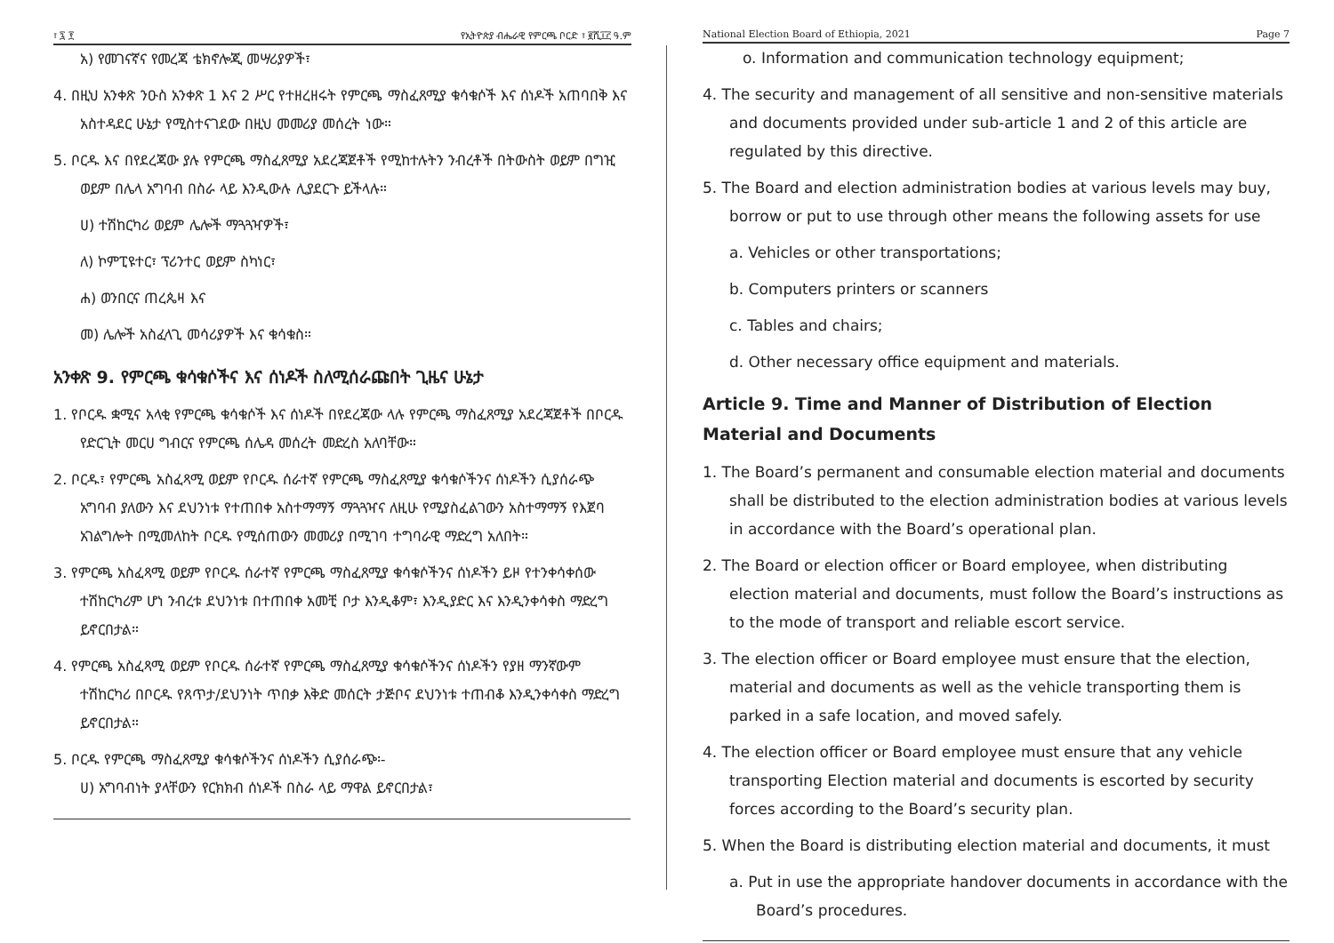፣ ፯ ፻ የኢትዮጵያ ብሔራዊ የምርጫ ቦርድ ፣ ፪ሺ፲፫ ዓ.ም
አ) የመገናኛና የመረጃ ቴክኖሎጂ መሣሪያዎች፣
4. በዚህ አንቀጽ ንዑስ አንቀጽ 1 እና 2 ሥር የተዘረዘሩት የምርጫ ማስፈጸሚያ ቁሳቁሶች እና ሰነዶች አጠባበቅ እና አስተዳደር ሁኔታ የሚስተናገደው በዚህ መመሪያ መሰረት ነው።
5. ቦርዱ እና በየደረጃው ያሉ የምርጫ ማስፈጸሚያ አደረጃጀቶች የሚከተሉትን ንብረቶች በትውስት ወይም በግዢ ወይም በሌላ አግባብ በስራ ላይ እንዲውሉ ሊያደርጉ ይችላሉ።
ሀ) ተሽከርካሪ ወይም ሌሎች ማጓጓዣዎች፣
ለ) ኮምፒዩተር፣ ፕሪንተር ወይም ስካነር፣
ሐ) ወንበርና ጠረጴዛ እና
መ) ሌሎች አስፈላጊ መሳሪያዎች እና ቁሳቁስ።
አንቀጽ 9. የምርጫ ቁሳቁሶችና እና ሰነዶች ስለሚሰራጩበት ጊዜና ሁኔታ
1. የቦርዱ ቋሚና አላቂ የምርጫ ቁሳቁሶች እና ሰነዶች በየደረጃው ላሉ የምርጫ ማስፈጸሚያ አደረጃጀቶች በቦርዱ የድርጊት መርሀ ግብርና የምርጫ ሰሌዳ መሰረት መድረስ አለባቸው።
2. ቦርዱ፣ የምርጫ አስፈጻሚ ወይም የቦርዱ ሰራተኛ የምርጫ ማስፈጸሚያ ቁሳቁሶችንና ሰነዶችን ሲያሰራጭ አግባብ ያለውን እና ደህንነቱ የተጠበቀ አስተማማኝ ማጓጓዣና ለዚሁ የሚያስፈልገውን አስተማማኝ የእጀባ አገልግሎት በሚመለከት ቦርዱ የሚሰጠውን መመሪያ በሚገባ ተግባራዊ ማድረግ አለበት።
3. የምርጫ አስፈጻሚ ወይም የቦርዱ ሰራተኛ የምርጫ ማስፈጸሚያ ቁሳቁሶችንና ሰነዶችን ይዞ የተንቀሳቀሰው ተሽከርካሪም ሆነ ንብረቱ ደህንነቱ በተጠበቀ አመቺ ቦታ እንዲቆም፣ እንዲያድር እና እንዲንቀሳቀስ ማድረግ ይኖርበታል።
4. የምርጫ አስፈጻሚ ወይም የቦርዱ ሰራተኛ የምርጫ ማስፈጸሚያ ቁሳቁሶችንና ሰነዶችን የያዘ ማንኛውም ተሽከርካሪ በቦርዱ የጸጥታ/ደህንነት ጥበቃ እቅድ መሰርት ታጅቦና ደህንነቱ ተጠብቆ እንዲንቀሳቀስ ማድረግ ይኖርበታል።
5. ቦርዱ የምርጫ ማስፈጸሚያ ቁሳቁሶችንና ሰነዶችን ሲያሰራጭ፡-
ሀ) አግባብነት ያላቸውን የርክክብ ሰነዶች በስራ ላይ ማዋል ይኖርበታል፣
National Election Board of Ethiopia, 2021 Page 7
o. Information and communication technology equipment;
4. The security and management of all sensitive and non-sensitive materials and documents provided under sub-article 1 and 2 of this article are regulated by this directive.
5. The Board and election administration bodies at various levels may buy, borrow or put to use through other means the following assets for use
a. Vehicles or other transportations;
b. Computers printers or scanners
c. Tables and chairs;
d. Other necessary office equipment and materials.
Article 9. Time and Manner of Distribution of Election Material and Documents
1. The Board’s permanent and consumable election material and documents shall be distributed to the election administration bodies at various levels in accordance with the Board’s operational plan.
2. The Board or election officer or Board employee, when distributing election material and documents, must follow the Board’s instructions as to the mode of transport and reliable escort service.
3. The election officer or Board employee must ensure that the election, material and documents as well as the vehicle transporting them is parked in a safe location, and moved safely.
4. The election officer or Board employee must ensure that any vehicle transporting Election material and documents is escorted by security forces according to the Board’s security plan.
5. When the Board is distributing election material and documents, it must
a. Put in use the appropriate handover documents in accordance with the Board’s procedures.